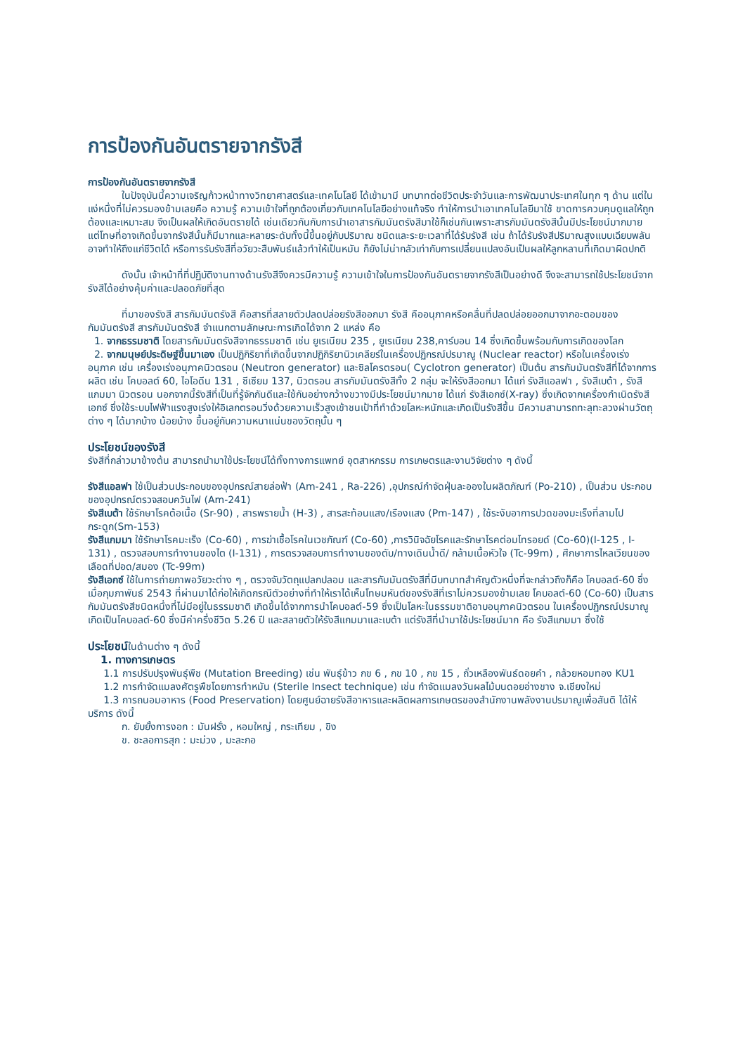การป้องกันอันตรายจากรังสี
การป้องกันอันตรายจากรังสี
ในปัจจุบันนี้ความเจริญก้าวหน้าทางวิทยาศาสตร์และเทคโนโลยี ได้เข้ามามี บทบาทต่อชีวิตประจำวันและการพัฒนาประเทศในทุก ๆ ด้าน แต่ในแง่หนึ่งที่ไม่ควรมองข้ามเลยคือ ความรู้ ความเข้าใจที่ถูกต้องเกี่ยวกับเทคโนโลยีอย่างแท้จริง ทำให้การนำเอาเทคโนโลยีมาใช้ ขาดการควบคุมดูแลให้ถูกต้องและเหมาะสม จึงเป็นผลให้เกิดอันตรายได้ เช่นเดียวกันกับการนำเอาสารกัมมันตรังสีมาใช้ก็เช่นกันเพราะสารกัมมันตรังสีนั้นมีประโยชน์มากมาย แต่โทษที่อาจเกิดขึ้นจากรังสีนั้นก็มีมากและหลายระดับทั้งนี้ขึ้นอยู่กับปริมาณ ชนิดและระยะเวลาที่ได้รับรังสี เช่น ถ้าได้รับรังสีปริมาณสูงแบบเฉียบพลันอาจทำให้ถึงแก่ชีวิตได้ หรือการรับรังสีที่อวัยวะสืบพันธ์แล้วทำให้เป็นหมัน ก็ยังไม่น่ากลัวเท่ากับการเปลี่ยนแปลงอันเป็นผลให้ลูกหลานที่เกิดมาผิดปกติ
ดังนั้น เจ้าหน้าที่ที่ปฏิบัติงานทางด้านรังสีจึงควรมีความรู้ ความเข้าใจในการป้องกันอันตรายจากรังสีเป็นอย่างดี จึงจะสามารถใช้ประโยชน์จากรังสีได้อย่างคุ้มค่าและปลอดภัยที่สุด
ที่มาของรังสี สารกัมมันตรังสี คือสารที่สลายตัวปลดปล่อยรังสีออกมา รังสี คืออนุภาคหรือคลื่นที่ปลดปล่อยออกมาจากอะตอมของกัมมันตรังสี สารกัมมันตรังสี จำแนกตามลักษณะการเกิดได้จาก 2 แหล่ง คือ
1. จากธรรมชาติ โดยสารกัมมันตรังสีจากธรรมชาติ เช่น ยูเรเนียม 235 , ยูเรเนียม 238,คาร์บอน 14 ซึ่งเกิดขึ้นพร้อมกับการเกิดของโลก
2. จากมนุษย์ประดิษฐ์ขึ้นมาเอง เป็นปฏิกิริยาที่เกิดขึ้นจากปฏิกิริยานิวเคลียร์ในเครื่องปฏิกรณ์ปรมาณู (Nuclear reactor) หรือในเครื่องเร่งอนุภาค เช่น เครื่องเร่งอนุภาคนิวตรอน (Neutron generator) และซิลโครตรอน( Cyclotron generator) เป็นต้น สารกัมมันตรังสีที่ได้จากการผลิต เช่น โคบอลต์ 60, ไอโอดีน 131 , ซีเซียม 137, นิวตรอน สารกัมมันตรังสีทั้ง 2 กลุ่ม จะให้รังสีออกมา ได้แก่ รังสีแอลฟา , รังสีเบต้า , รังสีแกมมา นิวตรอน นอกจากนี้รังสีที่เป็นที่รู้จักกันดีและใช้กันอย่างกว้างขวางมีประโยชน์มากมาย ได้แก่ รังสีเอกซ์(X-ray) ซึ่งเกิดจากเครื่องกำเนิดรังสีเอกซ์ ซึ่งใช้ระบบไฟฟ้าแรงสูงเร่งให้อิเลกตรอนวิ่งด้วยความเร็วสูงเข้าชนเป้าที่ทำด้วยโลหะหนักและเกิดเป็นรังสีขึ้น มีความสามารถทะลุทะลวงผ่านวัตถุต่าง ๆ ได้มากบ้าง น้อยบ้าง ขึ้นอยู่กับความหนาแน่นของวัตถุนั้น ๆ
ประโยชน์ของรังสี
รังสีที่กล่าวมาข้างต้น สามารถนำมาใช้ประโยชน์ได้ทั้งทางการแพทย์ อุตสาหกรรม การเกษตรและงานวิจัยต่าง ๆ ดังนี้
รังสีแอลฟา ใช้เป็นส่วนประกอบของอุปกรณ์สายล่อฟ้า (Am-241 , Ra-226) ,อุปกรณ์กำจัดฝุ่นละอองในผลิตภัณฑ์ (Po-210) , เป็นส่วน ประกอบของอุปกรณ์ตรวจสอบควันไฟ (Am-241)
รังสีเบต้า ใช้รักษาโรคต้อเนื้อ (Sr-90) , สารพรายน้ำ (H-3) , สารสะท้อนแสง/เรืองแสง (Pm-147) , ใช้ระงับอาการปวดของมะเร็งที่ลามไปกระดูก(Sm-153)
รังสีแกมมา ใช้รักษาโรคมะเร็ง (Co-60) , การฆ่าเชื้อโรคในเวชภัณฑ์ (Co-60) ,การวินิจฉัยโรคและรักษาโรคต่อมไทรอยด์ (Co-60)(I-125 , I-131) , ตรวจสอบการทำงานของไต (I-131) , การตรวจสอบการทำงานของตับ/ทางเดินน้ำดี/ กล้ามเนื้อหัวใจ (Tc-99m) , ศึกษาการไหลเวียนของเลือดที่ปอด/สมอง (Tc-99m)
รังสีเอกซ์ ใช้ในการถ่ายภาพอวัยวะต่าง ๆ , ตรวจจับวัตถุแปลกปลอม และสารกัมมันตรังสีที่มีบทบาทสำคัญตัวหนึ่งที่จะกล่าวถึงก็คือ โคบอลต์-60 ซึ่งเมื่อกุมภาพันธ์ 2543 ที่ผ่านมาได้ก่อให้เกิดกรณีตัวอย่างที่ทำให้เราได้เห็นโทษมหันต์ของรังสีที่เราไม่ควรมองข้ามเลย โคบอลต์-60 (Co-60) เป็นสารกัมมันตรังสีชนิดหนึ่งที่ไม่มีอยู่ในธรรมชาติ เกิดขึ้นได้จากการนำโคบอลต์-59 ซึ่งเป็นโลหะในธรรมชาติอาบอนุภาคนิวตรอน ในเครื่องปฏิกรณ์ปรมาณูเกิดเป็นโคบอลต์-60 ซึ่งมีค่าครึ่งชีวิต 5.26 ปี และสลายตัวให้รังสีแกมมาและเบต้า แต่รังสีที่นำมาใช้ประโยชน์มาก คือ รังสีแกมมา ซึ่งใช้
ประโยชน์ในด้านต่าง ๆ ดังนี้
1. ทางการเกษตร
1.1 การปรับปรุงพันธุ์พืช (Mutation Breeding) เช่น พันธุ์ข้าว กข 6 , กข 10 , กข 15 , ถั่วเหลืองพันธ์ดอยคำ , กล้วยหอมทอง KU1
1.2 การกำจัดแมลงศัตรูพืชโดยการทำหมัน (Sterile Insect technique) เช่น กำจัดแมลงวันผลไม้บนดอยอ่างขาง จ.เชียงใหม่
1.3 การถนอมอาหาร (Food Preservation) โดยศูนย์ฉายรังสีอาหารและผลิตผลการเกษตรของสำนักงานพลังงานปรมาณูเพื่อสันติ ได้ให้บริการ ดังนี้
ก. ยับยั้งการงอก : มันฝรั่ง , หอมใหญ่ , กระเทียม , ขิง
ข. ชะลอการสุก : มะม่วง , มะละกอ